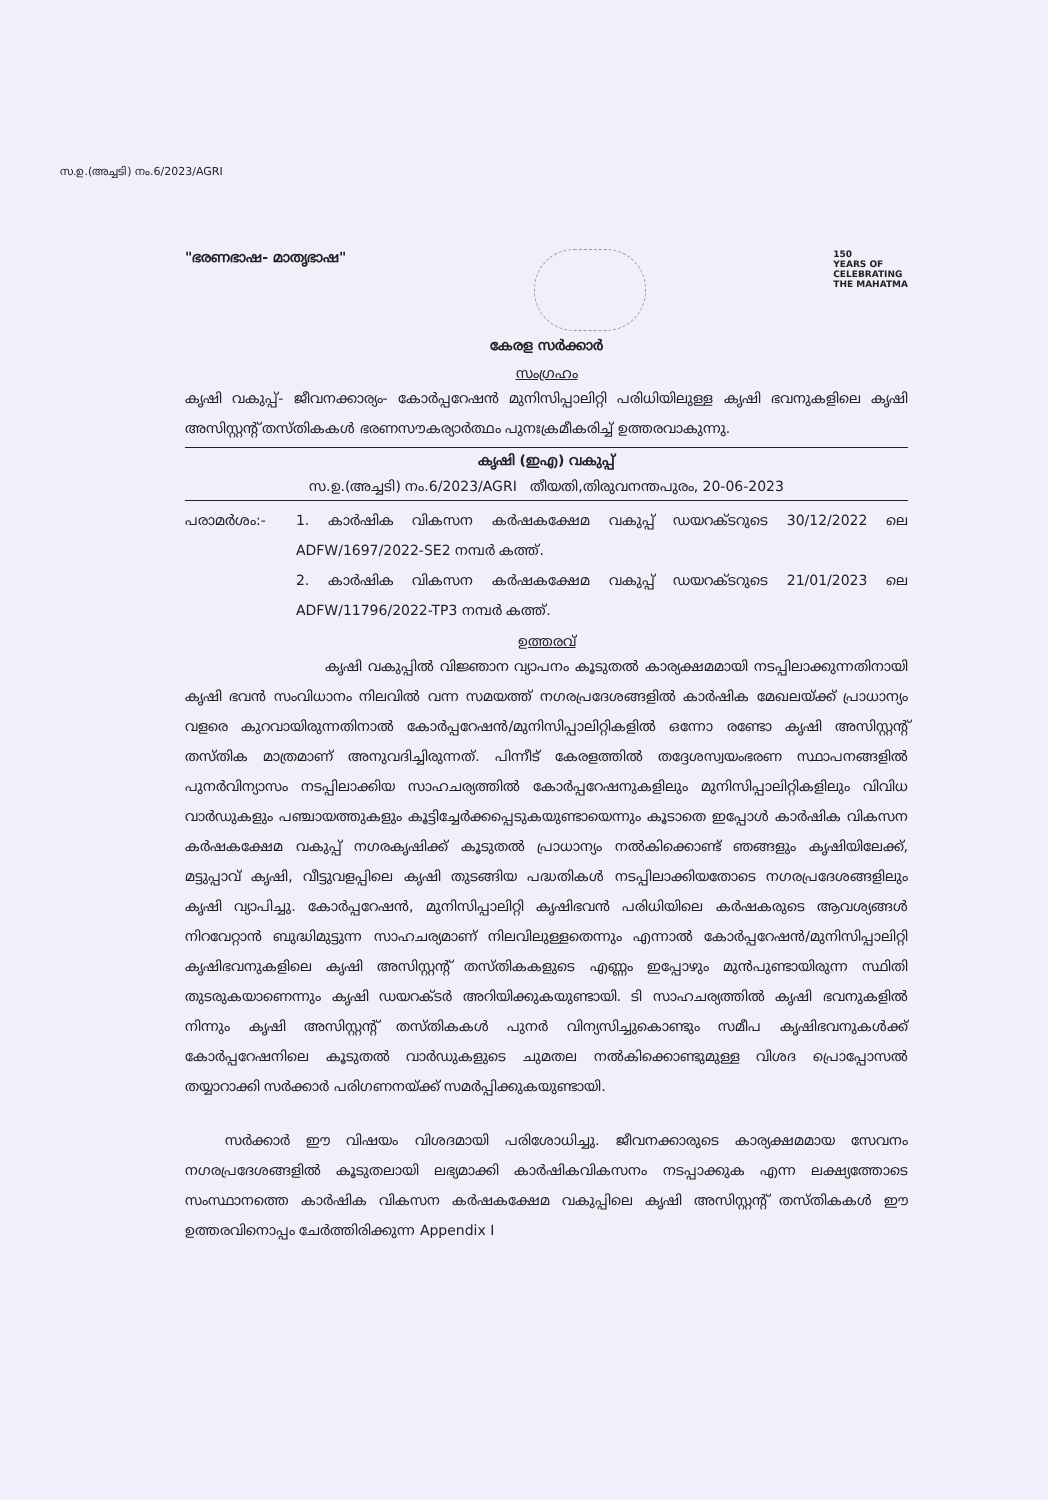സ.ഉ.(അച്ചടി) നം.6/2023/AGRI
"ഭരണഭാഷ- മാതൃഭാഷ"
150
YEARS OF
CELEBRATING
THE MAHATMA
കേരള സർക്കാർ
സംഗ്രഹം
കൃഷി വകുപ്പ്- ജീവനക്കാര്യം- കോർപ്പറേഷൻ മുനിസിപ്പാലിറ്റി പരിധിയിലുള്ള കൃഷി ഭവനുകളിലെ കൃഷി അസിസ്റ്റന്റ് തസ്തികകൾ ഭരണസൗകര്യാർത്ഥം പുനഃക്രമീകരിച്ച് ഉത്തരവാകുന്നു.
കൃഷി (ഇഎ) വകുപ്പ്
സ.ഉ.(അച്ചടി) നം.6/2023/AGRI തീയതി,തിരുവനന്തപുരം, 20-06-2023
പരാമർശം:- 1. കാർഷിക വികസന കർഷകക്ഷേമ വകുപ്പ് ഡയറക്ടറുടെ 30/12/2022 ലെ ADFW/1697/2022-SE2 നമ്പർ കത്ത്.
2. കാർഷിക വികസന കർഷകക്ഷേമ വകുപ്പ് ഡയറക്ടറുടെ 21/01/2023 ലെ ADFW/11796/2022-TP3 നമ്പർ കത്ത്.
ഉത്തരവ്
കൃഷി വകുപ്പിൽ വിജ്ഞാന വ്യാപനം കൂടുതൽ കാര്യക്ഷമമായി നടപ്പിലാക്കുന്നതിനായി കൃഷി ഭവൻ സംവിധാനം നിലവിൽ വന്ന സമയത്ത് നഗരപ്രദേശങ്ങളിൽ കാർഷിക മേഖലയ്ക്ക് പ്രാധാന്യം വളരെ കുറവായിരുന്നതിനാൽ കോർപ്പറേഷൻ/മുനിസിപ്പാലിറ്റികളിൽ ഒന്നോ രണ്ടോ കൃഷി അസിസ്റ്റന്റ് തസ്തിക മാത്രമാണ് അനുവദിച്ചിരുന്നത്. പിന്നീട് കേരളത്തിൽ തദ്ദേശസ്വയംഭരണ സ്ഥാപനങ്ങളിൽ പുനർവിന്യാസം നടപ്പിലാക്കിയ സാഹചര്യത്തിൽ കോർപ്പറേഷനുകളിലും മുനിസിപ്പാലിറ്റികളിലും വിവിധ വാർഡുകളും പഞ്ചായത്തുകളും കൂട്ടിച്ചേർക്കപ്പെടുകയുണ്ടായെന്നും കൂടാതെ ഇപ്പോൾ കാർഷിക വികസന കർഷകക്ഷേമ വകുപ്പ് നഗരകൃഷിക്ക് കൂടുതൽ പ്രാധാന്യം നൽകിക്കൊണ്ട് ഞങ്ങളും കൃഷിയിലേക്ക്, മട്ടുപ്പാവ് കൃഷി, വീട്ടുവളപ്പിലെ കൃഷി തുടങ്ങിയ പദ്ധതികൾ നടപ്പിലാക്കിയതോടെ നഗരപ്രദേശങ്ങളിലും കൃഷി വ്യാപിച്ചു. കോർപ്പറേഷൻ, മുനിസിപ്പാലിറ്റി കൃഷിഭവൻ പരിധിയിലെ കർഷകരുടെ ആവശ്യങ്ങൾ നിറവേറ്റാൻ ബുദ്ധിമുട്ടുന്ന സാഹചര്യമാണ് നിലവിലുള്ളതെന്നും എന്നാൽ കോർപ്പറേഷൻ/മുനിസിപ്പാലിറ്റി കൃഷിഭവനുകളിലെ കൃഷി അസിസ്റ്റന്റ് തസ്തികകളുടെ എണ്ണം ഇപ്പോഴും മുൻപുണ്ടായിരുന്ന സ്ഥിതി തുടരുകയാണെന്നും കൃഷി ഡയറക്ടർ അറിയിക്കുകയുണ്ടായി. ടി സാഹചര്യത്തിൽ കൃഷി ഭവനുകളിൽ നിന്നും കൃഷി അസിസ്റ്റന്റ് തസ്തികകൾ പുനർ വിന്യസിച്ചുകൊണ്ടും സമീപ കൃഷിഭവനുകൾക്ക് കോർപ്പറേഷനിലെ കൂടുതൽ വാർഡുകളുടെ ചുമതല നൽകിക്കൊണ്ടുമുള്ള വിശദ പ്രൊപ്പോസൽ തയ്യാറാക്കി സർക്കാർ പരിഗണനയ്ക്ക് സമർപ്പിക്കുകയുണ്ടായി.
സർക്കാർ ഈ വിഷയം വിശദമായി പരിശോധിച്ചു. ജീവനക്കാരുടെ കാര്യക്ഷമമായ സേവനം നഗരപ്രദേശങ്ങളിൽ കൂടുതലായി ലഭ്യമാക്കി കാർഷികവികസനം നടപ്പാക്കുക എന്ന ലക്ഷ്യത്തോടെ സംസ്ഥാനത്തെ കാർഷിക വികസന കർഷകക്ഷേമ വകുപ്പിലെ കൃഷി അസിസ്റ്റന്റ് തസ്തികകൾ ഈ ഉത്തരവിനൊപ്പം ചേർത്തിരിക്കുന്ന Appendix I